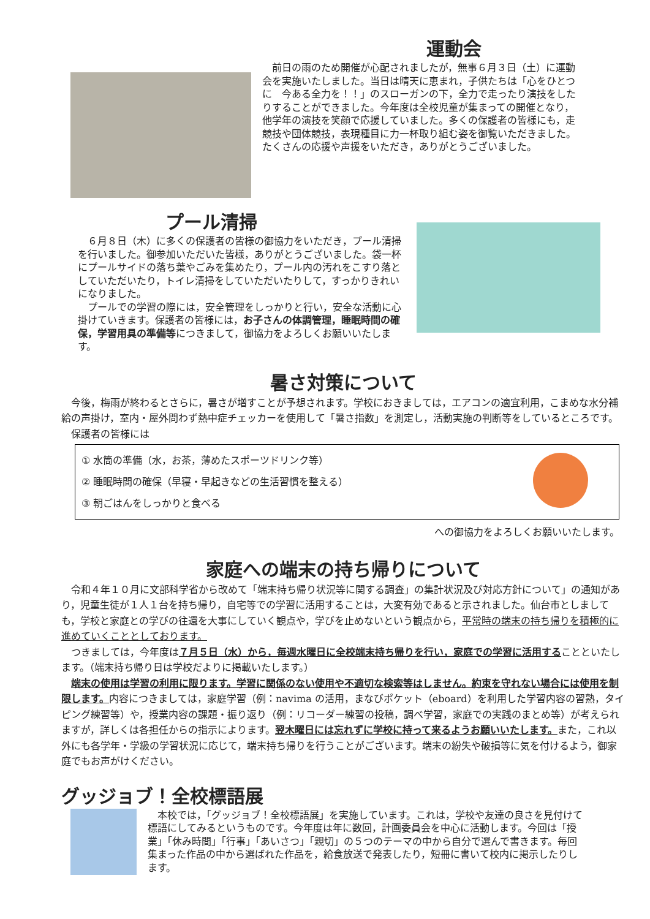運動会
　前日の雨のため開催が心配されましたが，無事６月３日（土）に運動会を実施いたしました。当日は晴天に恵まれ，子供たちは「心をひとつに　今ある全力を！！」のスローガンの下，全力で走ったり演技をしたりすることができました。今年度は全校児童が集まっての開催となり，他学年の演技を笑顔で応援していました。多くの保護者の皆様にも，走競技や団体競技，表現種目に力一杯取り組む姿を御覧いただきました。たくさんの応援や声援をいただき，ありがとうございました。
プール清掃
　６月８日（木）に多くの保護者の皆様の御協力をいただき，プール清掃を行いました。御参加いただいた皆様，ありがとうございました。袋一杯にプールサイドの落ち葉やごみを集めたり，プール内の汚れをこすり落としていただいたり，トイレ清掃をしていただいたりして，すっかりきれいになりました。
　プールでの学習の際には，安全管理をしっかりと行い，安全な活動に心掛けていきます。保護者の皆様には，お子さんの体調管理，睡眠時間の確保，学習用具の準備等につきまして，御協力をよろしくお願いいたします。
暑さ対策について
　今後，梅雨が終わるとさらに，暑さが増すことが予想されます。学校におきましては，エアコンの適宜利用，こまめな水分補給の声掛け，室内・屋外問わず熱中症チェッカーを使用して「暑さ指数」を測定し，活動実施の判断等をしているところです。
　保護者の皆様には
① 水筒の準備（水，お茶，薄めたスポーツドリンク等）
② 睡眠時間の確保（早寝・早起きなどの生活習慣を整える）
③ 朝ごはんをしっかりと食べる
への御協力をよろしくお願いいたします。
家庭への端末の持ち帰りについて
　令和４年１０月に文部科学省から改めて「端末持ち帰り状況等に関する調査」の集計状況及び対応方針について」の通知があり，児童生徒が１人１台を持ち帰り，自宅等での学習に活用することは，大変有効であると示されました。仙台市としましても，学校と家庭との学びの往還を大事にしていく観点や，学びを止めないという観点から，平常時の端末の持ち帰りを積極的に進めていくこととしております。
　つきましては，今年度は７月５日（水）から，毎週水曜日に全校端末持ち帰りを行い，家庭での学習に活用することといたします。（端末持ち帰り日は学校だよりに掲載いたします。）
　端末の使用は学習の利用に限ります。学習に関係のない使用や不適切な検索等はしません。約束を守れない場合には使用を制限します。内容につきましては，家庭学習（例：navima の活用，まなびポケット（eboard）を利用した学習内容の習熟，タイピング練習等）や，授業内容の課題・振り返り（例：リコーダー練習の投稿，調べ学習，家庭での実践のまとめ等）が考えられますが，詳しくは各担任からの指示によります。翌木曜日には忘れずに学校に持って来るようお願いいたします。また，これ以外にも各学年・学級の学習状況に応じて，端末持ち帰りを行うことがございます。端末の紛失や破損等に気を付けるよう，御家庭でもお声がけください。
グッジョブ！全校標語展
　本校では，「グッジョブ！全校標語展」を実施しています。これは，学校や友達の良さを見付けて標語にしてみるというものです。今年度は年に数回，計画委員会を中心に活動します。今回は「授業」「休み時間」「行事」「あいさつ」「親切」の５つのテーマの中から自分で選んで書きます。毎回集まった作品の中から選ばれた作品を，給食放送で発表したり，短冊に書いて校内に掲示したりします。